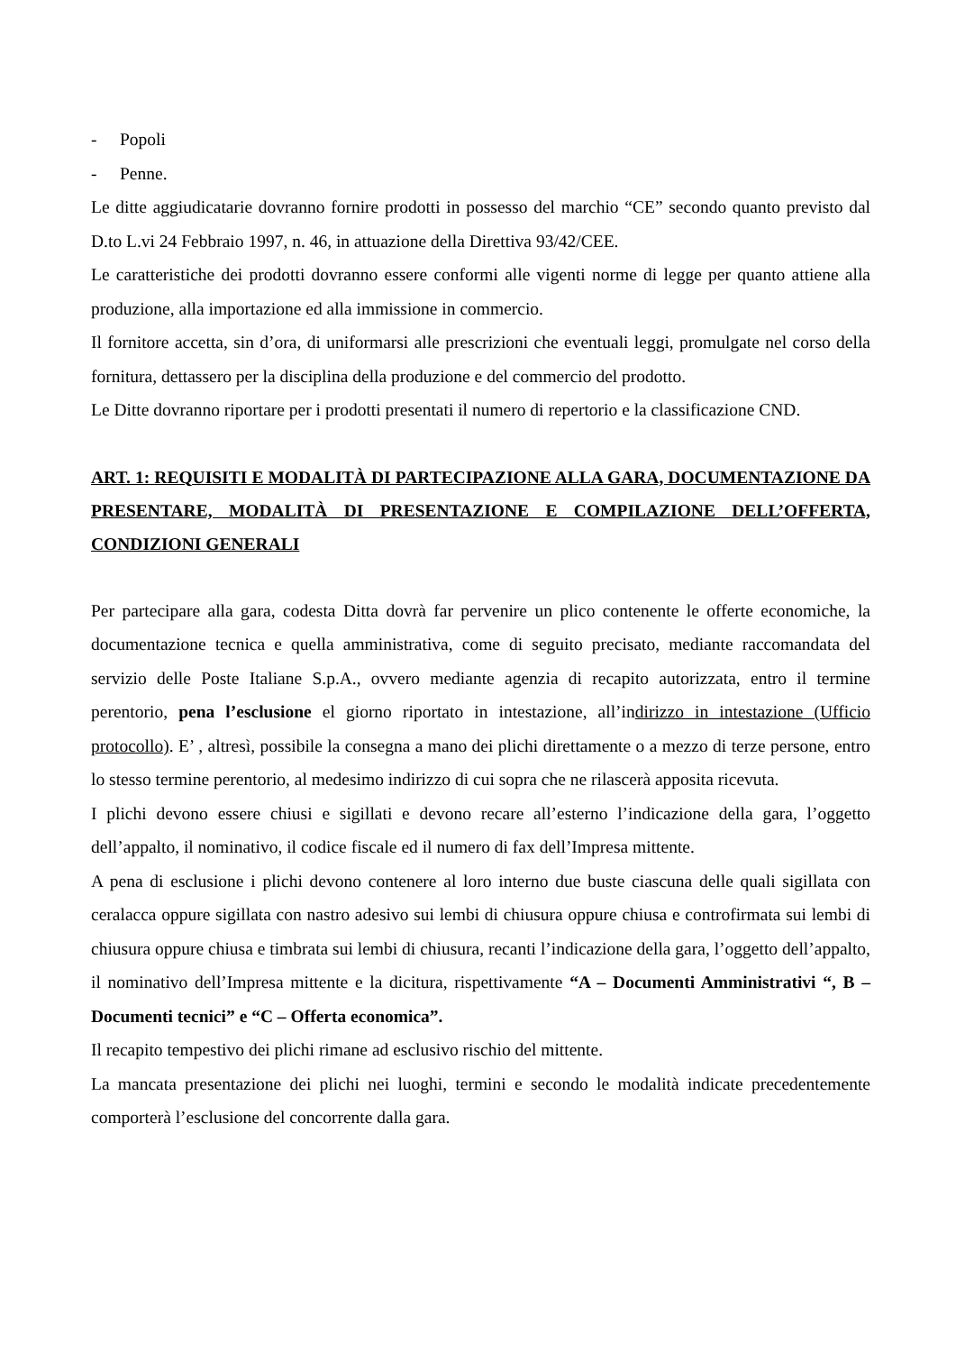- Popoli
- Penne.
Le ditte aggiudicatarie dovranno fornire prodotti in possesso del marchio “CE” secondo quanto previsto dal D.to L.vi 24 Febbraio 1997, n. 46, in attuazione della Direttiva 93/42/CEE.
Le caratteristiche dei prodotti dovranno essere conformi alle vigenti norme di legge per quanto attiene alla produzione, alla importazione ed alla immissione in commercio.
Il fornitore accetta, sin d’ora, di uniformarsi alle prescrizioni che eventuali leggi, promulgate nel corso della fornitura, dettassero per la disciplina della produzione e del commercio del prodotto.
Le Ditte dovranno riportare per i prodotti presentati il numero di repertorio e la classificazione CND.
ART. 1: REQUISITI E MODALITÀ DI PARTECIPAZIONE ALLA GARA, DOCUMENTAZIONE DA PRESENTARE, MODALITÀ DI PRESENTAZIONE E COMPILAZIONE DELL’OFFERTA, CONDIZIONI GENERALI
Per partecipare alla gara, codesta Ditta dovrà far pervenire un plico contenente le offerte economiche, la documentazione tecnica e quella amministrativa, come di seguito precisato, mediante raccomandata del servizio delle Poste Italiane S.p.A., ovvero mediante agenzia di recapito autorizzata, entro il termine perentorio, pena l’esclusione el giorno riportato in intestazione, all’indirizzo in intestazione (Ufficio protocollo). E’ , altresì, possibile la consegna a mano dei plichi direttamente o a mezzo di terze persone, entro lo stesso termine perentorio, al medesimo indirizzo di cui sopra che ne rilascerà apposita ricevuta.
I plichi devono essere chiusi e sigillati e devono recare all’esterno l’indicazione della gara, l’oggetto dell’appalto, il nominativo, il codice fiscale ed il numero di fax dell’Impresa mittente.
A pena di esclusione i plichi devono contenere al loro interno due buste ciascuna delle quali sigillata con ceralacca oppure sigillata con nastro adesivo sui lembi di chiusura oppure chiusa e controfirmata sui lembi di chiusura oppure chiusa e timbrata sui lembi di chiusura, recanti l’indicazione della gara, l’oggetto dell’appalto, il nominativo dell’Impresa mittente e la dicitura, rispettivamente “A – Documenti Amministrativi “, B – Documenti tecnici” e “C – Offerta economica”.
Il recapito tempestivo dei plichi rimane ad esclusivo rischio del mittente.
La mancata presentazione dei plichi nei luoghi, termini e secondo le modalità indicate precedentemente comporterà l’esclusione del concorrente dalla gara.